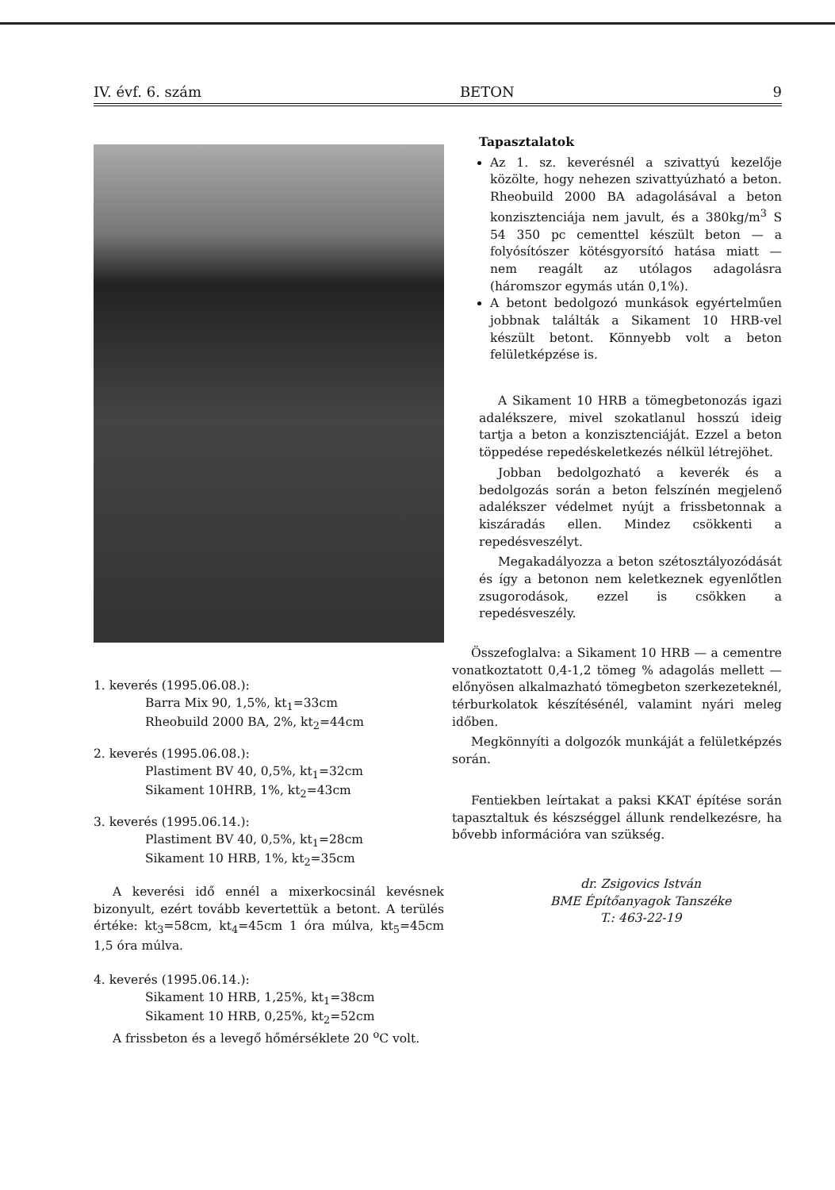IV. évf. 6. szám BETON 9
1. keverés (1995.06.08.):
Barra Mix 90, 1,5%, kt<sub>1</sub>=33cm
Rheobuild 2000 BA, 2%, kt<sub>2</sub>=44cm
2. keverés (1995.06.08.):
Plastiment BV 40, 0,5%, kt<sub>1</sub>=32cm
Sikament 10HRB, 1%, kt<sub>2</sub>=43cm
3. keverés (1995.06.14.):
Plastiment BV 40, 0,5%, kt<sub>1</sub>=28cm
Sikament 10 HRB, 1%, kt<sub>2</sub>=35cm
A keverési idő ennél a mixerkocsinál kevésnek bizonyult, ezért tovább kevertettük a betont. A terülés értéke: kt<sub>3</sub>=58cm, kt<sub>4</sub>=45cm 1 óra múlva, kt<sub>5</sub>=45cm 1,5 óra múlva.
4. keverés (1995.06.14.):
Sikament 10 HRB, 1,25%, kt<sub>1</sub>=38cm
Sikament 10 HRB, 0,25%, kt<sub>2</sub>=52cm
A frissbeton és a levegő hőmérséklete 20 <sup>o</sup>C volt.
Tapasztalatok
Az 1. sz. keverésnél a szivattyú kezelője közölte, hogy nehezen szivattyúzható a beton. Rheobuild 2000 BA adagolásával a beton konzisztenciája nem javult, és a 380kg/m<sup>3</sup> S 54 350 pc cementtel készült beton — a folyósítószer kötésgyorsító hatása miatt — nem reagált az utólagos adagolásra (háromszor egymás után 0,1%).
A betont bedolgozó munkások egyértelműen jobbnak találták a Sikament 10 HRB-vel készült betont. Könnyebb volt a beton felületképzése is.
A Sikament 10 HRB a tömegbetonozás igazi adalékszere, mivel szokatlanul hosszú ideig tartja a beton a konzisztenciáját. Ezzel a beton töppedése repedéskeletkezés nélkül létrejöhet.
Jobban bedolgozható a keverék és a bedolgozás során a beton felszínén megjelenő adalékszer védelmet nyújt a frissbetonnak a kiszáradás ellen. Mindez csökkenti a repedésveszélyt.
Megakadályozza a beton szétosztályozódását és így a betonon nem keletkeznek egyenlőtlen zsugorodások, ezzel is csökken a repedésveszély.
Összefoglalva: a Sikament 10 HRB — a cementre vonatkoztatott 0,4-1,2 tömeg % adagolás mellett — előnyösen alkalmazható tömegbeton szerkezeteknél, térburkolatok készítésénél, valamint nyári meleg időben.
Megkönnyíti a dolgozók munkáját a felületképzés során.
Fentiekben leírtakat a paksi KKAT építése során tapasztaltuk és készséggel állunk rendelkezésre, ha bővebb információra van szükség.
dr. Zsigovics István
BME Építőanyagok Tanszéke
T.: 463-22-19